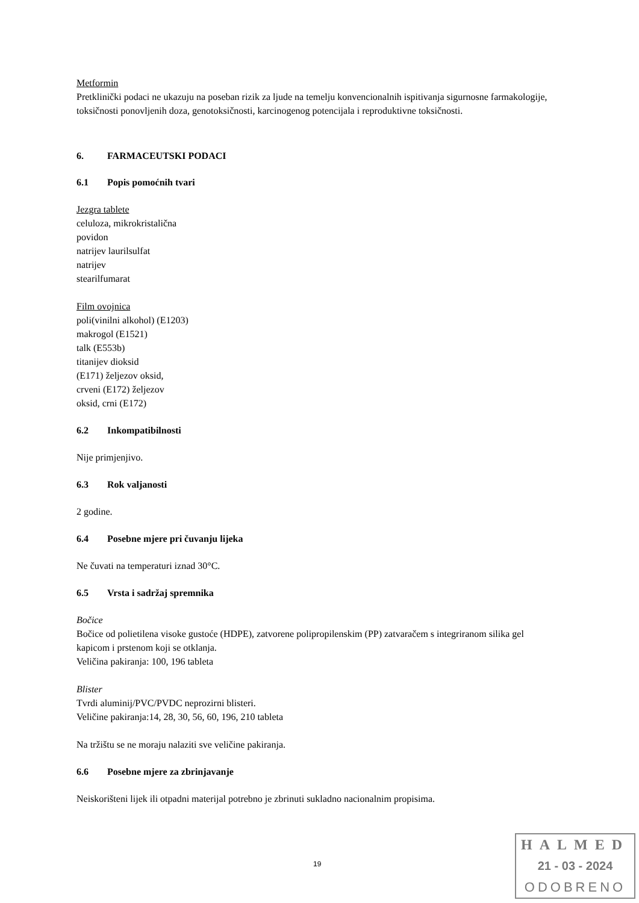Metformin
Pretklinički podaci ne ukazuju na poseban rizik za ljude na temelju konvencionalnih ispitivanja sigurnosne farmakologije, toksičnosti ponovljenih doza, genotoksičnosti, karcinogenog potencijala i reproduktivne toksičnosti.
6. FARMACEUTSKI PODACI
6.1 Popis pomoćnih tvari
Jezgra tablete
celuloza, mikrokristalična
povidon
natrijev laurilsulfat
natrijev
stearilfumarat
Film ovojnica
poli(vinilni alkohol) (E1203)
makrogol (E1521)
talk (E553b)
titanijev dioksid
(E171) željezov oksid,
crveni (E172) željezov
oksid, crni (E172)
6.2 Inkompatibilnosti
Nije primjenjivo.
6.3 Rok valjanosti
2 godine.
6.4 Posebne mjere pri čuvanju lijeka
Ne čuvati na temperaturi iznad 30°C.
6.5 Vrsta i sadržaj spremnika
Bočice
Bočice od polietilena visoke gustoće (HDPE), zatvorene polipropilenskim (PP) zatvaračem s integriranom silika gel kapicom i prstenom koji se otklanja.
Veličina pakiranja: 100, 196 tableta
Blister
Tvrdi aluminij/PVC/PVDC neprozirni blisteri.
Veličine pakiranja:14, 28, 30, 56, 60, 196, 210 tableta
Na tržištu se ne moraju nalaziti sve veličine pakiranja.
6.6 Posebne mjere za zbrinjavanje
Neiskorišteni lijek ili otpadni materijal potrebno je zbrinuti sukladno nacionalnim propisima.
19
HALMED
21 - 03 - 2024
ODOBRENO